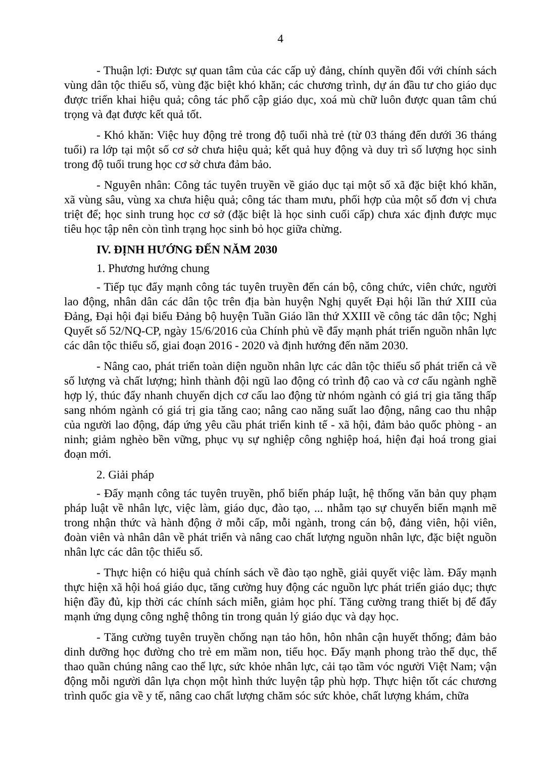4
- Thuận lợi: Được sự quan tâm của các cấp uỷ đảng, chính quyền đối với chính sách vùng dân tộc thiểu số, vùng đặc biệt khó khăn; các chương trình, dự án đầu tư cho giáo dục được triển khai hiệu quả; công tác phổ cập giáo dục, xoá mù chữ luôn được quan tâm chú trọng và đạt được kết quả tốt.
- Khó khăn: Việc huy động trẻ trong độ tuổi nhà trẻ (từ 03 tháng đến dưới 36 tháng tuổi) ra lớp tại một số cơ sở chưa hiệu quả; kết quả huy động và duy trì số lượng học sinh trong độ tuổi trung học cơ sở chưa đảm bảo.
- Nguyên nhân: Công tác tuyên truyền về giáo dục tại một số xã đặc biệt khó khăn, xã vùng sâu, vùng xa chưa hiệu quả; công tác tham mưu, phối hợp của một số đơn vị chưa triệt để; học sinh trung học cơ sở (đặc biệt là học sinh cuối cấp) chưa xác định được mục tiêu học tập nên còn tình trạng học sinh bỏ học giữa chừng.
IV. ĐỊNH HƯỚNG ĐẾN NĂM 2030
1. Phương hướng chung
- Tiếp tục đẩy mạnh công tác tuyên truyền đến cán bộ, công chức, viên chức, người lao động, nhân dân các dân tộc trên địa bàn huyện Nghị quyết Đại hội lần thứ XIII của Đảng, Đại hội đại biểu Đảng bộ huyện Tuần Giáo lần thứ XXIII về công tác dân tộc; Nghị Quyết số 52/NQ-CP, ngày 15/6/2016 của Chính phủ về đẩy mạnh phát triển nguồn nhân lực các dân tộc thiểu số, giai đoạn 2016 - 2020 và định hướng đến năm 2030.
- Nâng cao, phát triển toàn diện nguồn nhân lực các dân tộc thiểu số phát triển cả về số lượng và chất lượng; hình thành đội ngũ lao động có trình độ cao và cơ cấu ngành nghề hợp lý, thúc đẩy nhanh chuyển dịch cơ cấu lao động từ nhóm ngành có giá trị gia tăng thấp sang nhóm ngành có giá trị gia tăng cao; nâng cao năng suất lao động, nâng cao thu nhập của người lao động, đáp ứng yêu cầu phát triển kinh tế - xã hội, đảm bảo quốc phòng - an ninh; giảm nghèo bền vững, phục vụ sự nghiệp công nghiệp hoá, hiện đại hoá trong giai đoạn mới.
2. Giải pháp
- Đẩy mạnh công tác tuyên truyền, phổ biến pháp luật, hệ thống văn bản quy phạm pháp luật về nhân lực, việc làm, giáo dục, đào tạo, ... nhằm tạo sự chuyển biến mạnh mẽ trong nhận thức và hành động ở mỗi cấp, mỗi ngành, trong cán bộ, đảng viên, hội viên, đoàn viên và nhân dân về phát triển và nâng cao chất lượng nguồn nhân lực, đặc biệt nguồn nhân lực các dân tộc thiểu số.
- Thực hiện có hiệu quả chính sách về đào tạo nghề, giải quyết việc làm. Đẩy mạnh thực hiện xã hội hoá giáo dục, tăng cường huy động các nguồn lực phát triển giáo dục; thực hiện đầy đủ, kịp thời các chính sách miễn, giảm học phí. Tăng cường trang thiết bị để đẩy mạnh ứng dụng công nghệ thông tin trong quản lý giáo dục và dạy học.
- Tăng cường tuyên truyền chống nạn tảo hôn, hôn nhân cận huyết thống; đảm bảo dinh dưỡng học đường cho trẻ em mầm non, tiểu học. Đẩy mạnh phong trào thể dục, thể thao quần chúng nâng cao thể lực, sức khỏe nhân lực, cải tạo tầm vóc người Việt Nam; vận động mỗi người dân lựa chọn một hình thức luyện tập phù hợp. Thực hiện tốt các chương trình quốc gia về y tế, nâng cao chất lượng chăm sóc sức khỏe, chất lượng khám, chữa